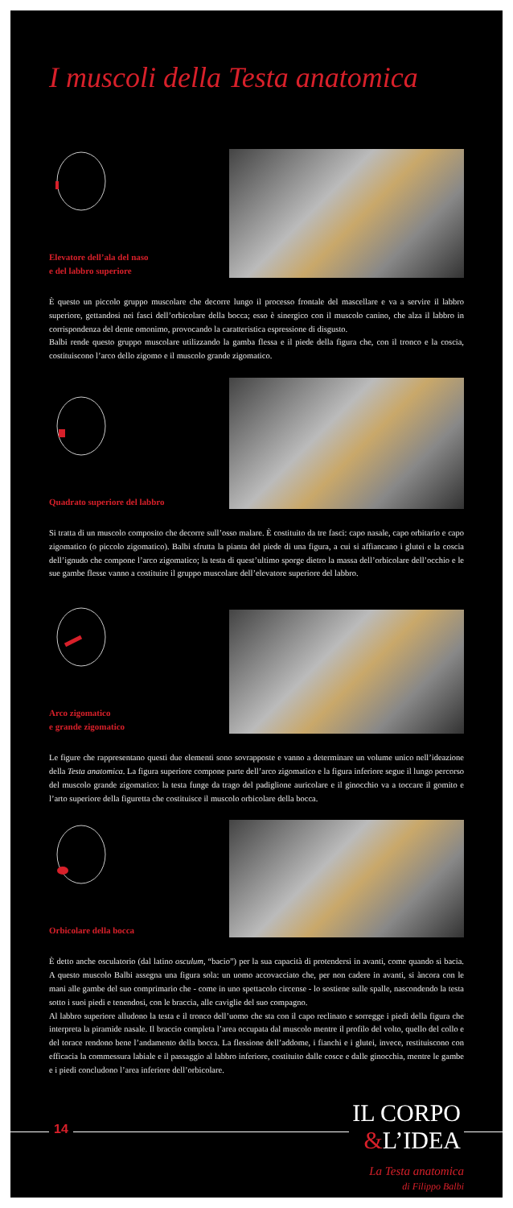I muscoli della Testa anatomica
Elevatore dell’ala del naso
e del labbro superiore
È questo un piccolo gruppo muscolare che decorre lungo il processo frontale del mascellare e va a servire il labbro superiore, gettandosi nei fasci dell’orbicolare della bocca; esso è sinergico con il muscolo canino, che alza il labbro in corrispondenza del dente omonimo, provocando la caratteristica espressione di disgusto.
Balbi rende questo gruppo muscolare utilizzando la gamba flessa e il piede della figura che, con il tronco e la coscia, costituiscono l’arco dello zigomo e il muscolo grande zigomatico.
Quadrato superiore del labbro
Si tratta di un muscolo composito che decorre sull’osso malare. È costituito da tre fasci: capo nasale, capo orbitario e capo zigomatico (o piccolo zigomatico). Balbi sfrutta la pianta del piede di una figura, a cui si affiancano i glutei e la coscia dell’ignudo che compone l’arco zigomatico; la testa di quest’ultimo sporge dietro la massa dell’orbicolare dell’occhio e le sue gambe flesse vanno a costituire il gruppo muscolare dell’elevatore superiore del labbro.
Arco zigomatico
e grande zigomatico
Le figure che rappresentano questi due elementi sono sovrapposte e vanno a determinare un volume unico nell’ideazione della Testa anatomica. La figura superiore compone parte dell’arco zigomatico e la figura inferiore segue il lungo percorso del muscolo grande zigomatico: la testa funge da trago del padiglione auricolare e il ginocchio va a toccare il gomito e l’arto superiore della figuretta che costituisce il muscolo orbicolare della bocca.
Orbicolare della bocca
È detto anche osculatorio (dal latino osculum, “bacio”) per la sua capacità di protendersi in avanti, come quando si bacia. A questo muscolo Balbi assegna una figura sola: un uomo accovacciato che, per non cadere in avanti, si àncora con le mani alle gambe del suo comprimario che - come in uno spettacolo circense - lo sostiene sulle spalle, nascondendo la testa sotto i suoi piedi e tenendosi, con le braccia, alle caviglie del suo compagno.
Al labbro superiore alludono la testa e il tronco dell’uomo che sta con il capo reclinato e sorregge i piedi della figura che interpreta la piramide nasale. Il braccio completa l’area occupata dal muscolo mentre il profilo del volto, quello del collo e del torace rendono bene l’andamento della bocca. La flessione dell’addome, i fianchi e i glutei, invece, restituiscono con efficacia la commessura labiale e il passaggio al labbro inferiore, costituito dalle cosce e dalle ginocchia, mentre le gambe e i piedi concludono l’area inferiore dell’orbicolare.
14
IL CORPO
&L’IDEA
La Testa anatomica
di Filippo Balbi